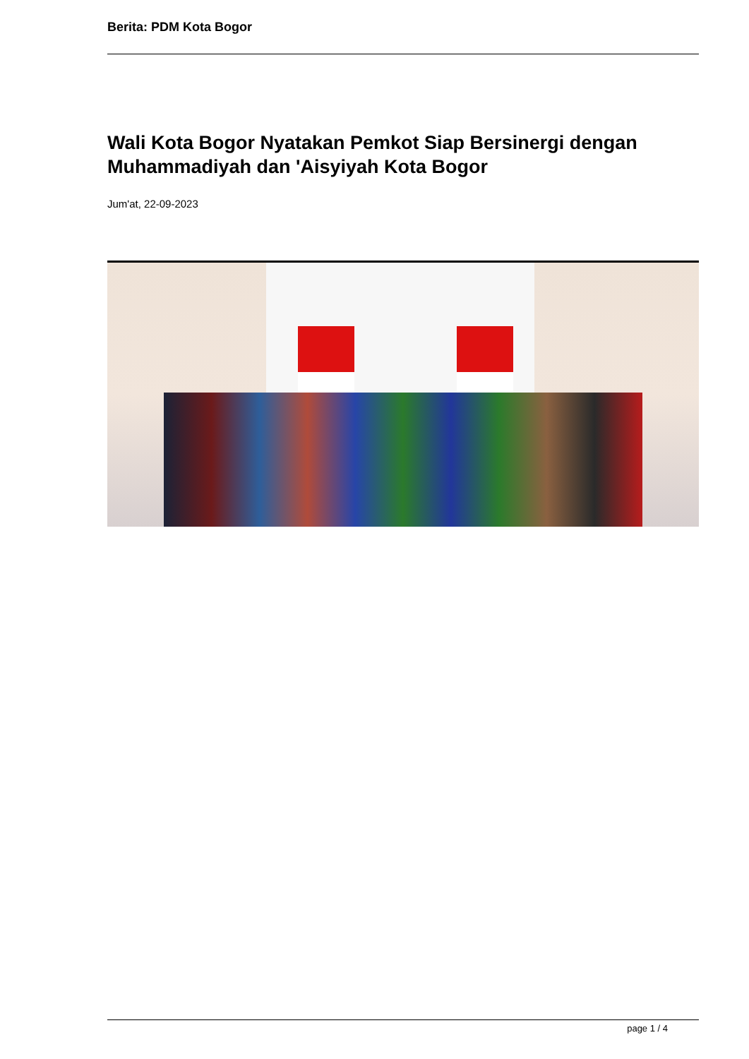Berita: PDM Kota Bogor
Wali Kota Bogor Nyatakan Pemkot Siap Bersinergi dengan Muhammadiyah dan 'Aisyiyah Kota Bogor
Jum'at, 22-09-2023
page 1 / 4